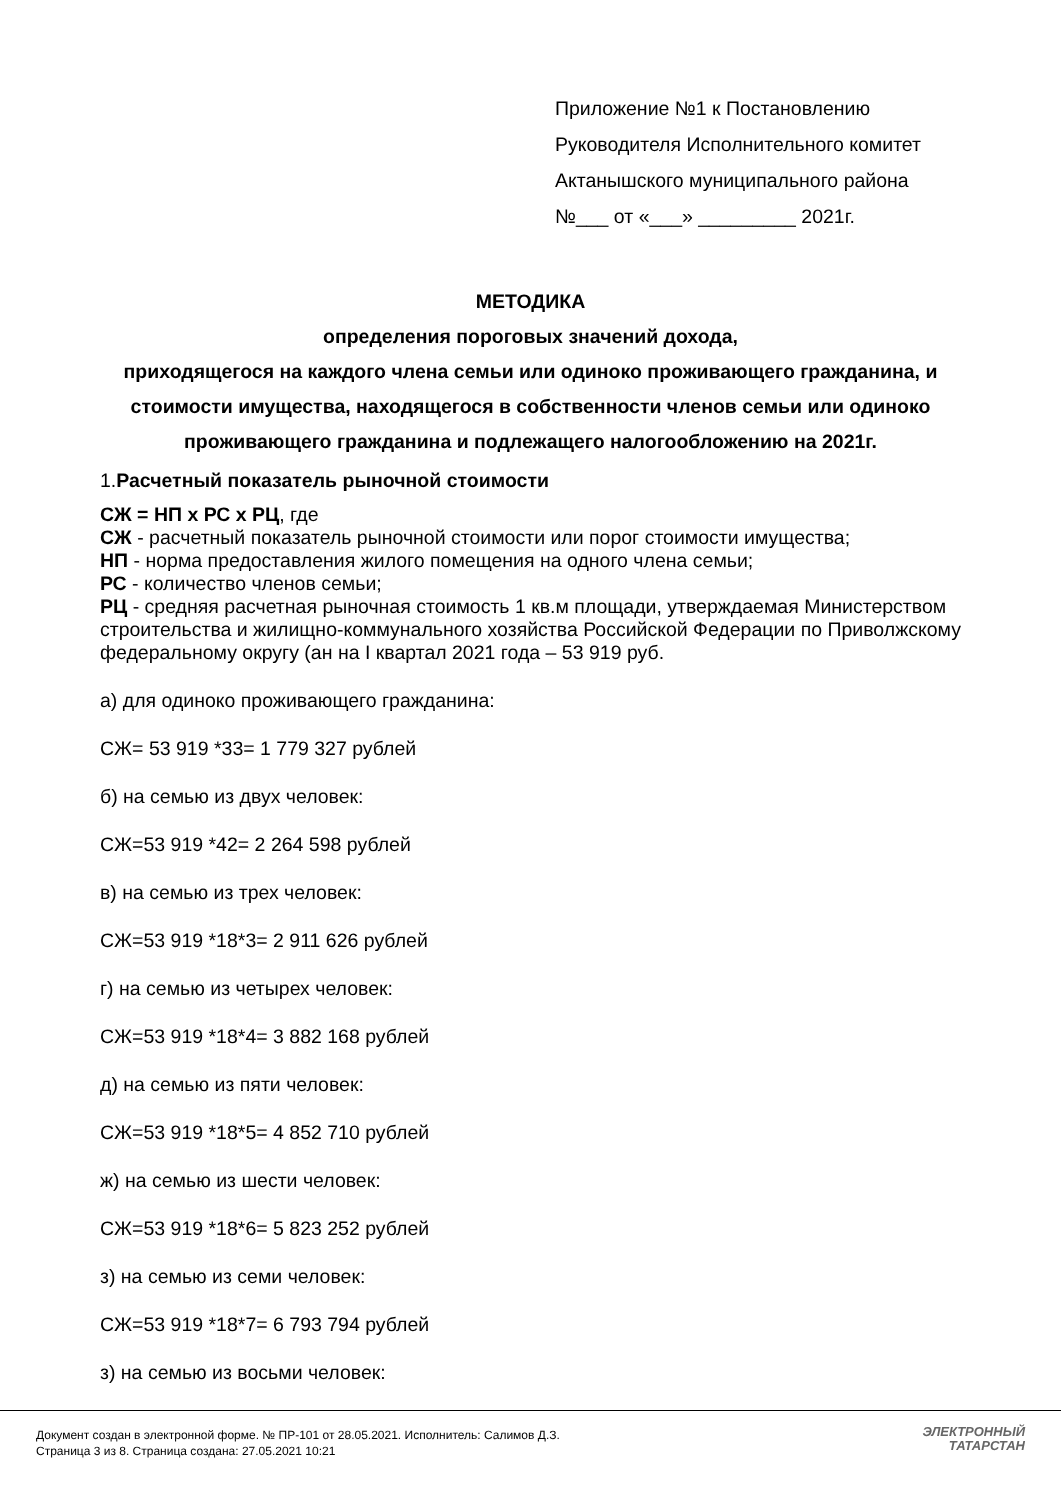Приложение №1 к Постановлению
Руководителя Исполнительного комитет
Актанышского муниципального района
№___ от «___» _________ 2021г.
МЕТОДИКА
определения пороговых значений дохода,
приходящегося на каждого члена семьи или одиноко проживающего гражданина, и стоимости имущества, находящегося в собственности членов семьи или одиноко проживающего гражданина и подлежащего налогообложению на 2021г.
1.Расчетный показатель рыночной стоимости
СЖ = НП х РС х РЦ, где
СЖ - расчетный показатель рыночной стоимости или порог стоимости имущества;
НП - норма предоставления жилого помещения на одного члена семьи;
РС - количество членов семьи;
РЦ - средняя расчетная рыночная стоимость 1 кв.м площади, утверждаемая Министерством строительства и жилищно-коммунального хозяйства Российской Федерации по Приволжскому федеральному округу (ан на I квартал 2021 года – 53 919 руб.
а) для одиноко проживающего гражданина:
СЖ= 53 919 *33= 1 779 327 рублей
б) на семью из двух человек:
СЖ=53 919 *42= 2 264 598 рублей
в) на семью из трех человек:
СЖ=53 919 *18*3= 2 911 626 рублей
г) на семью из четырех человек:
СЖ=53 919 *18*4= 3 882 168 рублей
д) на семью из пяти человек:
СЖ=53 919 *18*5= 4 852 710 рублей
ж) на семью из шести человек:
СЖ=53 919 *18*6= 5 823 252 рублей
з) на семью из семи человек:
СЖ=53 919 *18*7= 6 793 794 рублей
з) на семью из восьми человек:
Документ создан в электронной форме. № ПР-101 от 28.05.2021. Исполнитель: Салимов Д.З.
Страница 3 из 8. Страница создана: 27.05.2021 10:21
ЭЛЕКТРОННЫЙ
ТАТАРСТАН